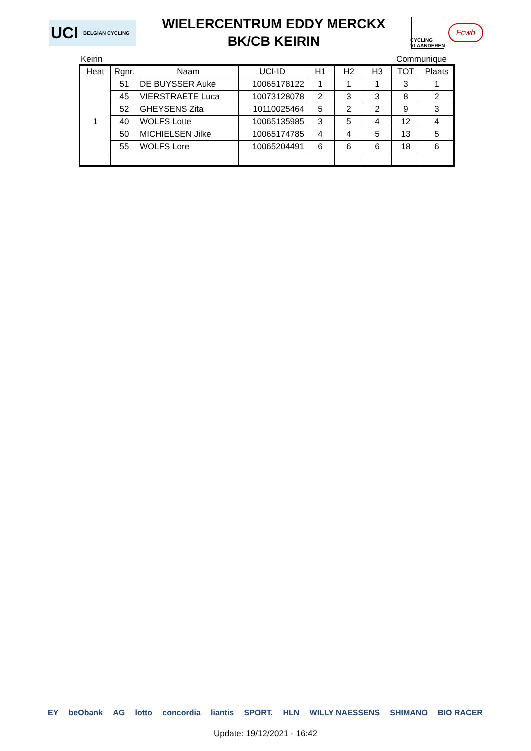UCI BELGIAN CYCLING
WIELERCENTRUM EDDY MERCKX
BK/CB KEIRIN
CYCLING VLAANDEREN
Fcwb
Keirin Communique
| Heat | Rgnr. | Naam | UCI-ID | H1 | H2 | H3 | TOT | Plaats |
| --- | --- | --- | --- | --- | --- | --- | --- | --- |
| 1 | 51 | DE BUYSSER Auke | 10065178122 | 1 | 1 | 1 | 3 | 1 |
| | 45 | VIERSTRAETE Luca | 10073128078 | 2 | 3 | 3 | 8 | 2 |
| | 52 | GHEYSENS Zita | 10110025464 | 5 | 2 | 2 | 9 | 3 |
| | 40 | WOLFS Lotte | 10065135985 | 3 | 5 | 4 | 12 | 4 |
| | 50 | MICHIELSEN Jilke | 10065174785 | 4 | 4 | 5 | 13 | 5 |
| | 55 | WOLFS Lore | 10065204491 | 6 | 6 | 6 | 18 | 6 |
EY beObank AG lotto concordia liantis SPORT. HLN WILLY NAESSENS SHIMANO BIO RACER
Update: 19/12/2021 - 16:42